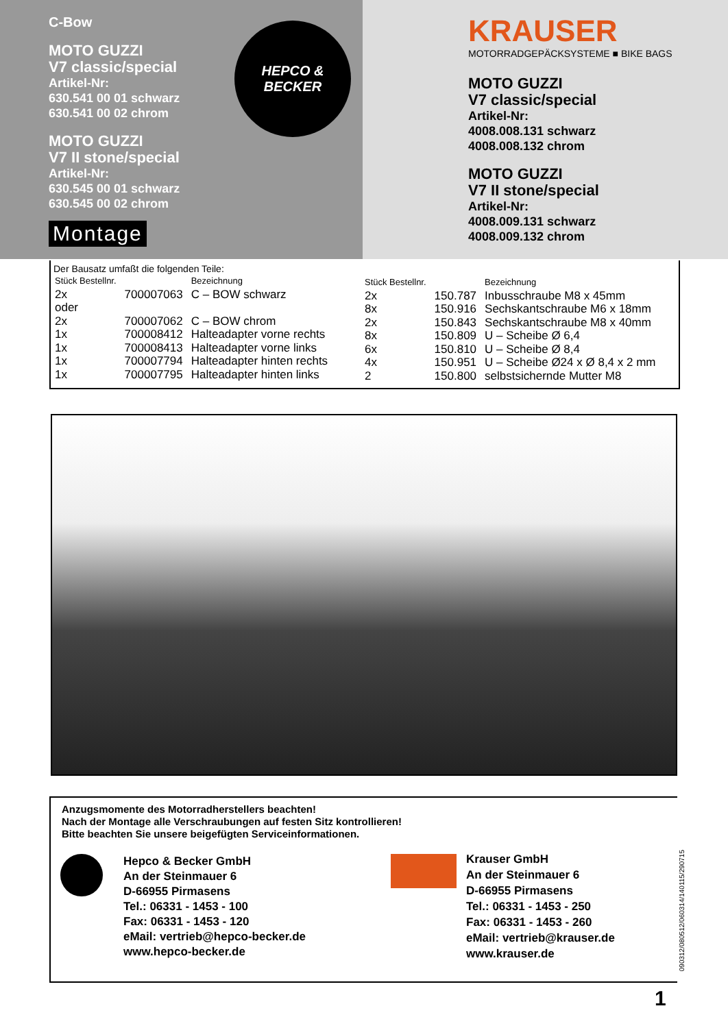C-Bow
MOTO GUZZI
V7 classic/special
Artikel-Nr:
630.541 00 01 schwarz
630.541 00 02 chrom
MOTO GUZZI
V7 II stone/special
Artikel-Nr:
630.545 00 01 schwarz
630.545 00 02 chrom
Montage
HEPCO &
BECKER
KRAUSER
MOTORRADGEPÄCKSYSTEME ■ BIKE BAGS
MOTO GUZZI
V7 classic/special
Artikel-Nr:
4008.008.131 schwarz
4008.008.132 chrom
MOTO GUZZI
V7 II stone/special
Artikel-Nr:
4008.009.131 schwarz
4008.009.132 chrom
Der Bausatz umfaßt die folgenden Teile:
| Stück Bestellnr. | | Bezeichnung |
| --- | --- | --- |
| 2x | 700007063 | C – BOW schwarz |
| oder | | |
| 2x | 700007062 | C – BOW chrom |
| 1x | 700008412 | Halteadapter vorne rechts |
| 1x | 700008413 | Halteadapter vorne links |
| 1x | 700007794 | Halteadapter hinten rechts |
| 1x | 700007795 | Halteadapter hinten links |
| Stück Bestellnr. | | Bezeichnung |
| --- | --- | --- |
| 2x | 150.787 | Inbusschraube M8 x 45mm |
| 8x | 150.916 | Sechskantschraube M6 x 18mm |
| 2x | 150.843 | Sechskantschraube M8 x 40mm |
| 8x | 150.809 | U – Scheibe Ø 6,4 |
| 6x | 150.810 | U – Scheibe Ø 8,4 |
| 4x | 150.951 | U – Scheibe Ø24 x Ø 8,4 x 2 mm |
| 2 | 150.800 | selbstsichernde Mutter M8 |
Anzugsmomente des Motorradherstellers beachten!
Nach der Montage alle Verschraubungen auf festen Sitz kontrollieren!
Bitte beachten Sie unsere beigefügten Serviceinformationen.
Hepco & Becker GmbH
An der Steinmauer 6
D-66955 Pirmasens
Tel.: 06331 - 1453 - 100
Fax: 06331 - 1453 - 120
eMail: vertrieb@hepco-becker.de
www.hepco-becker.de
Krauser GmbH
An der Steinmauer 6
D-66955 Pirmasens
Tel.: 06331 - 1453 - 250
Fax: 06331 - 1453 - 260
eMail: vertrieb@krauser.de
www.krauser.de
090312/080512/060314/140115/290715
1